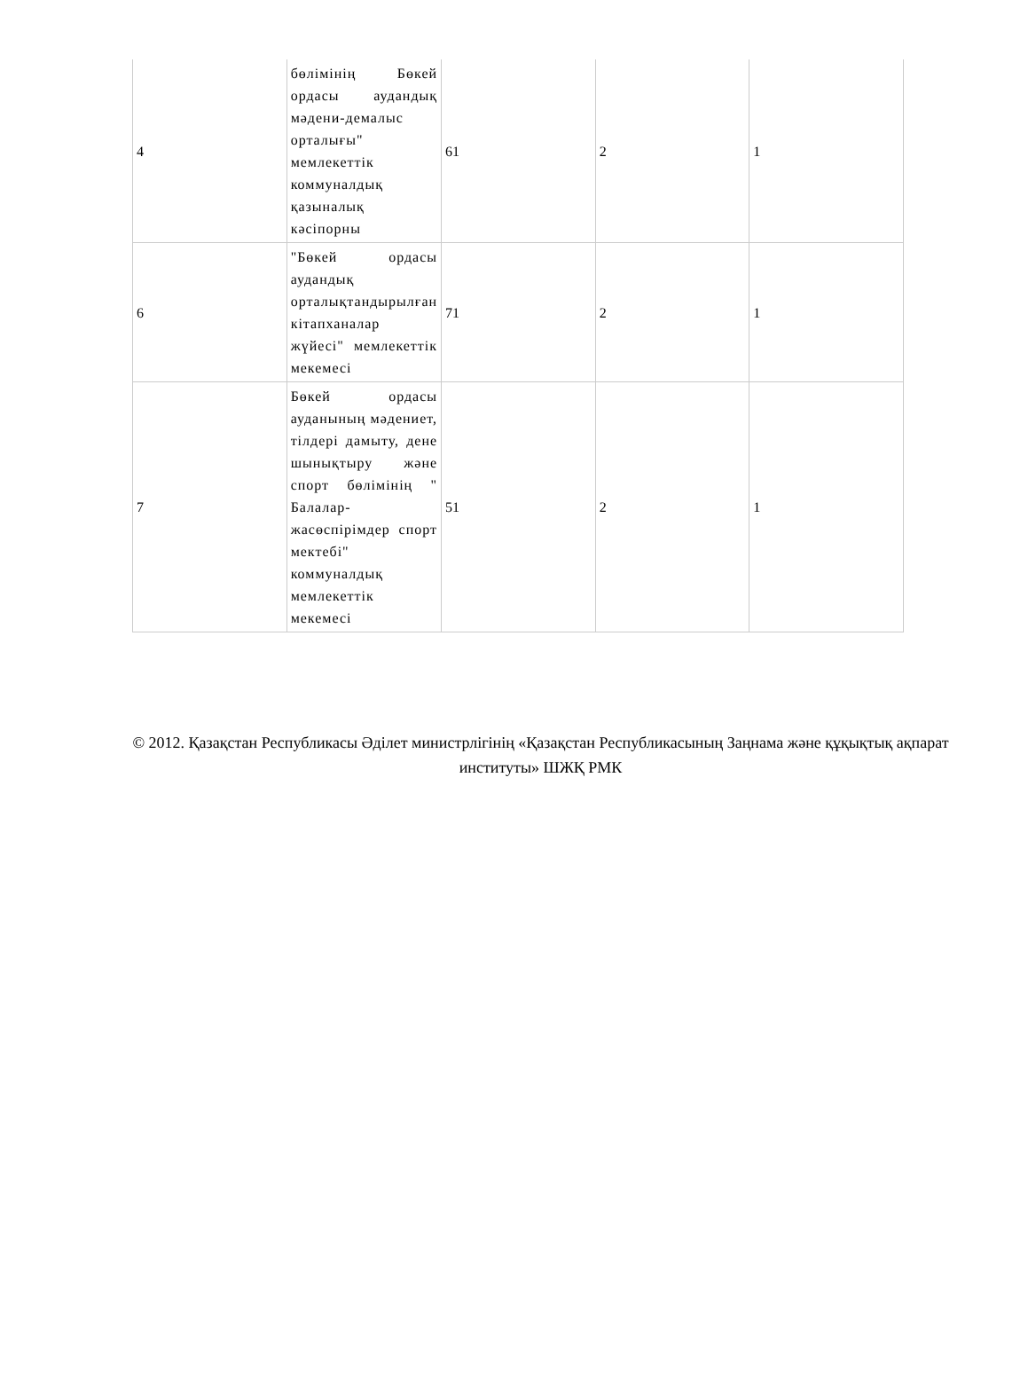| 4 | бөлімінің Бөкей ордасы аудандық мәдени-демалыс орталығы" мемлекеттік коммуналдық қазыналық кәсіпорны | 61 | 2 | 1 |
| 6 | "Бөкей ордасы аудандық орталықтандырылған кітапханалар жүйесі" мемлекеттік мекемесі | 71 | 2 | 1 |
| 7 | Бөкей ордасы ауданының мәдениет, тілдері дамыту, дене шынықтыру және спорт бөлімінің " Балалар-жасөспірімдер спорт мектебі" коммуналдық мемлекеттік мекемесі | 51 | 2 | 1 |
© 2012. Қазақстан Республикасы Әділет министрлігінің «Қазақстан Республикасының Заңнама және құқықтық ақпарат институты» ШЖҚ РМК